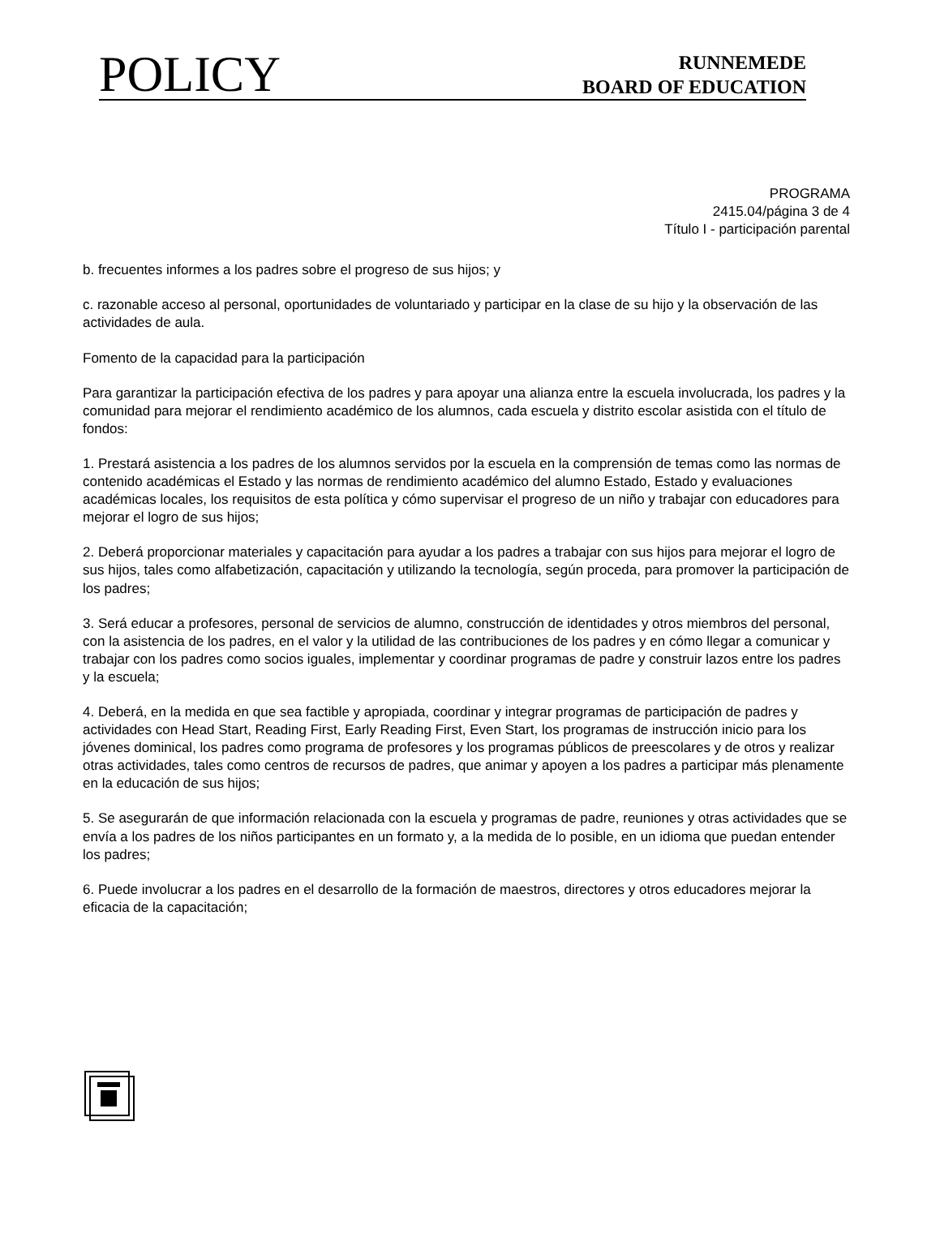POLICY
RUNNEMEDE
BOARD OF EDUCATION
PROGRAMA
2415.04/página 3 de 4
Título I - participación parental
b. frecuentes informes a los padres sobre el progreso de sus hijos; y
c. razonable acceso al personal, oportunidades de voluntariado y participar en la clase de su hijo y la observación de las actividades de aula.
Fomento de la capacidad para la participación
Para garantizar la participación efectiva de los padres y para apoyar una alianza entre la escuela involucrada, los padres y la comunidad para mejorar el rendimiento académico de los alumnos, cada escuela y distrito escolar asistida con el título de fondos:
1. Prestará asistencia a los padres de los alumnos servidos por la escuela en la comprensión de temas como las normas de contenido académicas el Estado y las normas de rendimiento académico del alumno Estado, Estado y evaluaciones académicas locales, los requisitos de esta política y cómo supervisar el progreso de un niño y trabajar con educadores para mejorar el logro de sus hijos;
2. Deberá proporcionar materiales y capacitación para ayudar a los padres a trabajar con sus hijos para mejorar el logro de sus hijos, tales como alfabetización, capacitación y utilizando la tecnología, según proceda, para promover la participación de los padres;
3. Será educar a profesores, personal de servicios de alumno, construcción de identidades y otros miembros del personal, con la asistencia de los padres, en el valor y la utilidad de las contribuciones de los padres y en cómo llegar a comunicar y trabajar con los padres como socios iguales, implementar y coordinar programas de padre y construir lazos entre los padres y la escuela;
4. Deberá, en la medida en que sea factible y apropiada, coordinar y integrar programas de participación de padres y actividades con Head Start, Reading First, Early Reading First, Even Start, los programas de instrucción inicio para los jóvenes dominical, los padres como programa de profesores y los programas públicos de preescolares y de otros y realizar otras actividades, tales como centros de recursos de padres, que animar y apoyen a los padres a participar más plenamente en la educación de sus hijos;
5. Se asegurarán de que información relacionada con la escuela y programas de padre, reuniones y otras actividades que se envía a los padres de los niños participantes en un formato y, a la medida de lo posible, en un idioma que puedan entender los padres;
6. Puede involucrar a los padres en el desarrollo de la formación de maestros, directores y otros educadores mejorar la eficacia de la capacitación;